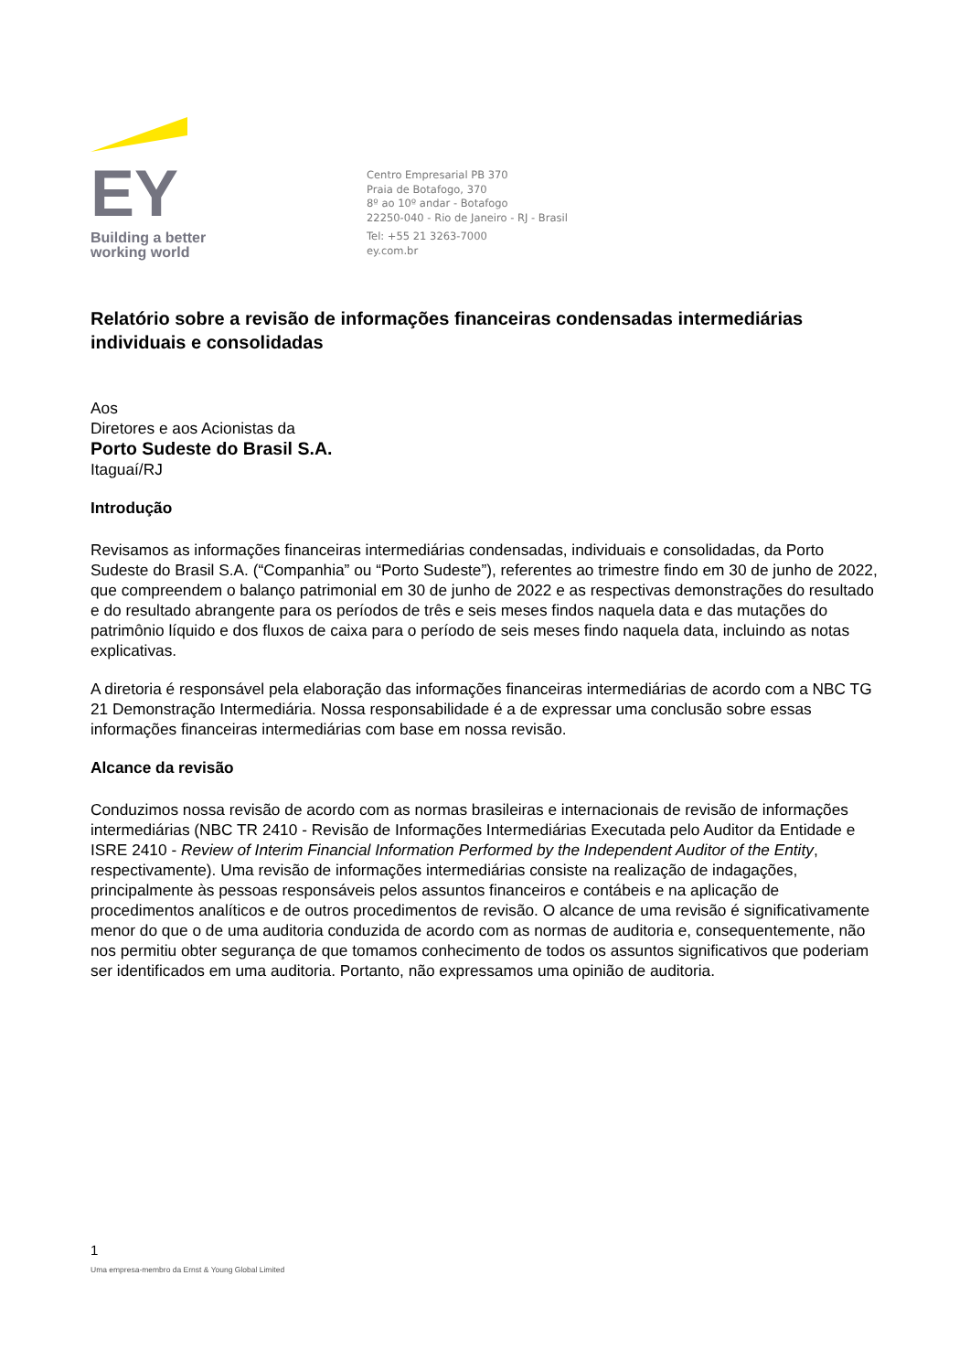EY
Building a better
working world
Centro Empresarial PB 370
Praia de Botafogo, 370
8º ao 10º andar - Botafogo
22250-040 - Rio de Janeiro - RJ - Brasil
Tel: +55 21 3263-7000
ey.com.br
Relatório sobre a revisão de informações financeiras condensadas intermediárias individuais e consolidadas
Aos
Diretores e aos Acionistas da
Porto Sudeste do Brasil S.A.
Itaguaí/RJ
Introdução
Revisamos as informações financeiras intermediárias condensadas, individuais e consolidadas, da Porto Sudeste do Brasil S.A. (“Companhia” ou “Porto Sudeste”), referentes ao trimestre findo em 30 de junho de 2022, que compreendem o balanço patrimonial em 30 de junho de 2022 e as respectivas demonstrações do resultado e do resultado abrangente para os períodos de três e seis meses findos naquela data e das mutações do patrimônio líquido e dos fluxos de caixa para o período de seis meses findo naquela data, incluindo as notas explicativas.
A diretoria é responsável pela elaboração das informações financeiras intermediárias de acordo com a NBC TG 21 Demonstração Intermediária. Nossa responsabilidade é a de expressar uma conclusão sobre essas informações financeiras intermediárias com base em nossa revisão.
Alcance da revisão
Conduzimos nossa revisão de acordo com as normas brasileiras e internacionais de revisão de informações intermediárias (NBC TR 2410 - Revisão de Informações Intermediárias Executada pelo Auditor da Entidade e ISRE 2410 - Review of Interim Financial Information Performed by the Independent Auditor of the Entity, respectivamente). Uma revisão de informações intermediárias consiste na realização de indagações, principalmente às pessoas responsáveis pelos assuntos financeiros e contábeis e na aplicação de procedimentos analíticos e de outros procedimentos de revisão. O alcance de uma revisão é significativamente menor do que o de uma auditoria conduzida de acordo com as normas de auditoria e, consequentemente, não nos permitiu obter segurança de que tomamos conhecimento de todos os assuntos significativos que poderiam ser identificados em uma auditoria. Portanto, não expressamos uma opinião de auditoria.
1
Uma empresa-membro da Ernst & Young Global Limited